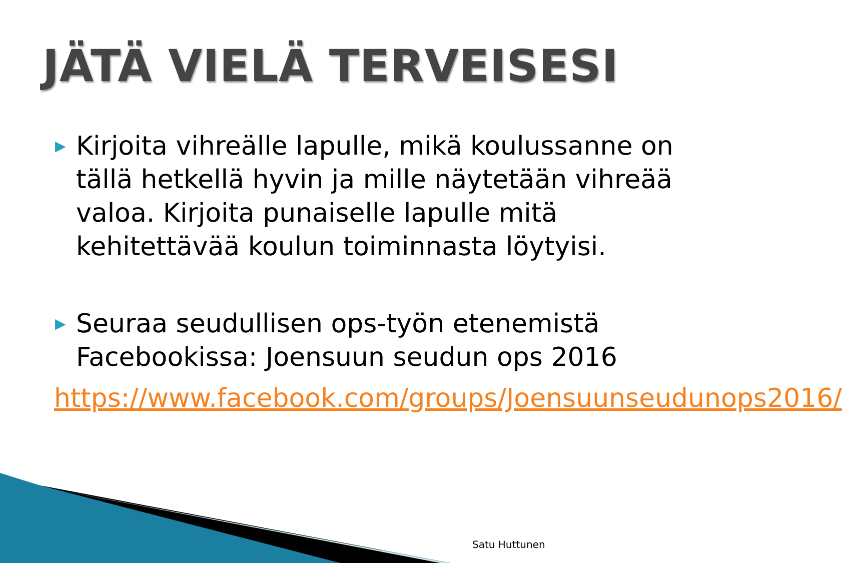JÄTÄ VIELÄ TERVEISESI
▶ Kirjoita vihreälle lapulle, mikä koulussanne on tällä hetkellä hyvin ja mille näytetään vihreää valoa. Kirjoita punaiselle lapulle mitä kehitettävää koulun toiminnasta löytyisi.
▶ Seuraa seudullisen ops-työn etenemistä Facebookissa: Joensuun seudun ops 2016
https://www.facebook.com/groups/Joensuunseudunops2016/
Satu Huttunen